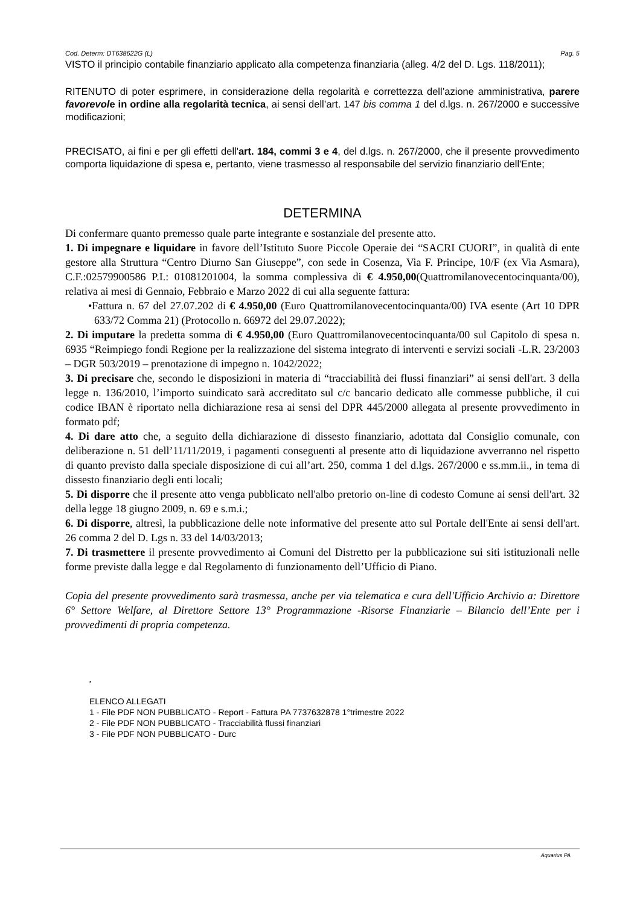Cod. Determ: DT638622G (L) Pag. 5
VISTO il principio contabile finanziario applicato alla competenza finanziaria (alleg. 4/2 del D. Lgs. 118/2011);
RITENUTO di poter esprimere, in considerazione della regolarità e correttezza dell’azione amministrativa, parere favorevole in ordine alla regolarità tecnica, ai sensi dell’art. 147 bis comma 1 del d.lgs. n. 267/2000 e successive modificazioni;
PRECISATO, ai fini e per gli effetti dell'art. 184, commi 3 e 4, del d.lgs. n. 267/2000, che il presente provvedimento comporta liquidazione di spesa e, pertanto, viene trasmesso al responsabile del servizio finanziario dell'Ente;
DETERMINA
Di confermare quanto premesso quale parte integrante e sostanziale del presente atto.
1. Di impegnare e liquidare in favore dell’Istituto Suore Piccole Operaie dei “SACRI CUORI”, in qualità di ente gestore alla Struttura “Centro Diurno San Giuseppe”, con sede in Cosenza, Via F. Principe, 10/F (ex Via Asmara), C.F.:02579900586 P.I.: 01081201004, la somma complessiva di € 4.950,00(Quattromilanovecentocinquanta/00), relativa ai mesi di Gennaio, Febbraio e Marzo 2022 di cui alla seguente fattura:
•Fattura n. 67 del 27.07.202 di € 4.950,00 (Euro Quattromilanovecentocinquanta/00) IVA esente (Art 10 DPR 633/72 Comma 21) (Protocollo n. 66972 del 29.07.2022);
2. Di imputare la predetta somma di € 4.950,00 (Euro Quattromilanovecentocinquanta/00 sul Capitolo di spesa n. 6935 “Reimpiego fondi Regione per la realizzazione del sistema integrato di interventi e servizi sociali -L.R. 23/2003 – DGR 503/2019 – prenotazione di impegno n. 1042/2022;
3. Di precisare che, secondo le disposizioni in materia di “tracciabilità dei flussi finanziari” ai sensi dell'art. 3 della legge n. 136/2010, l’importo suindicato sarà accreditato sul c/c bancario dedicato alle commesse pubbliche, il cui codice IBAN è riportato nella dichiarazione resa ai sensi del DPR 445/2000 allegata al presente provvedimento in formato pdf;
4. Di dare atto che, a seguito della dichiarazione di dissesto finanziario, adottata dal Consiglio comunale, con deliberazione n. 51 dell’11/11/2019, i pagamenti conseguenti al presente atto di liquidazione avverranno nel rispetto di quanto previsto dalla speciale disposizione di cui all’art. 250, comma 1 del d.lgs. 267/2000 e ss.mm.ii., in tema di dissesto finanziario degli enti locali;
5. Di disporre che il presente atto venga pubblicato nell'albo pretorio on-line di codesto Comune ai sensi dell'art. 32 della legge 18 giugno 2009, n. 69 e s.m.i.;
6. Di disporre, altresì, la pubblicazione delle note informative del presente atto sul Portale dell'Ente ai sensi dell'art. 26 comma 2 del D. Lgs n. 33 del 14/03/2013;
7. Di trasmettere il presente provvedimento ai Comuni del Distretto per la pubblicazione sui siti istituzionali nelle forme previste dalla legge e dal Regolamento di funzionamento dell’Ufficio di Piano.
Copia del presente provvedimento sarà trasmessa, anche per via telematica e cura dell'Ufficio Archivio a: Direttore 6° Settore Welfare, al Direttore Settore 13° Programmazione -Risorse Finanziarie – Bilancio dell’Ente per i provvedimenti di propria competenza.
.
ELENCO ALLEGATI
1 - File PDF NON PUBBLICATO - Report - Fattura PA 7737632878 1°trimestre 2022
2 - File PDF NON PUBBLICATO - Tracciabilità flussi finanziari
3 - File PDF NON PUBBLICATO - Durc
Aquarius PA